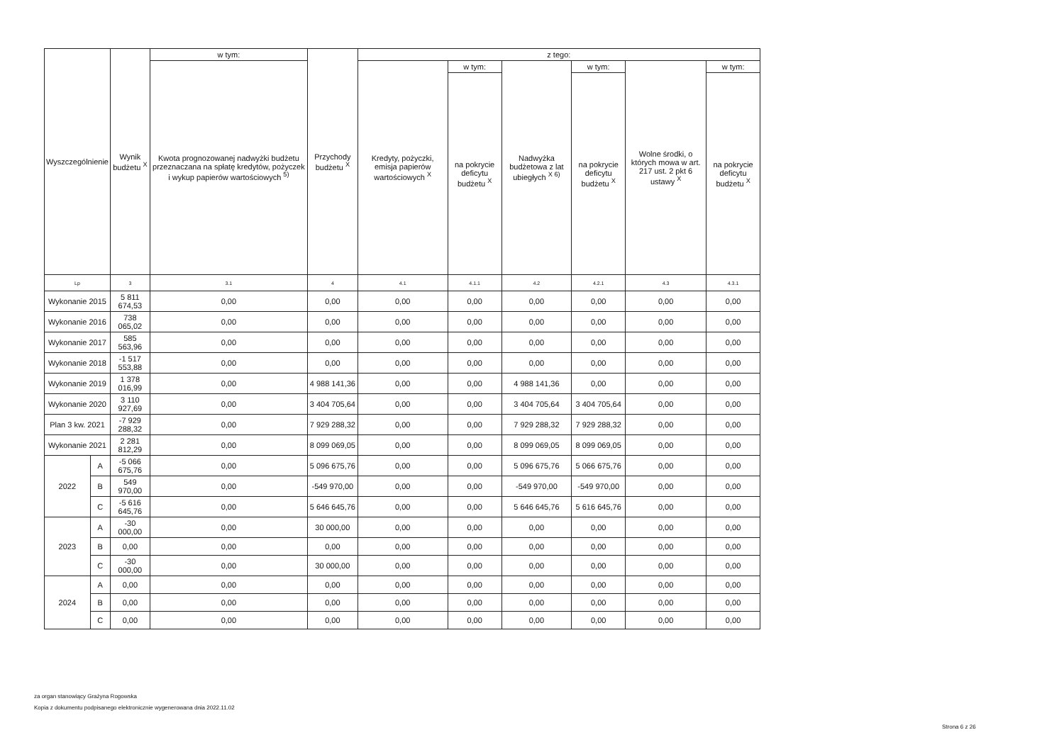| Wyszczególnienie | | Wynik budżetu <sup>X</sup> | w tym: | Przychody budżetu <sup>X</sup> | z tego: | | | | | |
| --- | --- | --- | --- | --- | --- | --- | --- | --- | --- | --- |
| | | | Kwota prognozowanej nadwyżki budżetu przeznaczana na spłatę kredytów, pożyczek i wykup papierów wartościowych <sup>5)</sup> | | Kredyty, pożyczki, emisja papierów wartościowych <sup>X</sup> | w tym: | Nadwyżka budżetowa z lat ubiegłych <sup>X 6)</sup> | w tym: | Wolne środki, o których mowa w art. 217 ust. 2 pkt 6 ustawy <sup>X</sup> | w tym: |
| | | | | | | na pokrycie deficytu budżetu <sup>X</sup> | | na pokrycie deficytu budżetu <sup>X</sup> | | na pokrycie deficytu budżetu <sup>X</sup> |
| Lp | | 3 | 3.1 | 4 | 4.1 | 4.1.1 | 4.2 | 4.2.1 | 4.3 | 4.3.1 |
| Wykonanie 2015 | | 5 811 674,53 | 0,00 | 0,00 | 0,00 | 0,00 | 0,00 | 0,00 | 0,00 | 0,00 |
| Wykonanie 2016 | | 738 065,02 | 0,00 | 0,00 | 0,00 | 0,00 | 0,00 | 0,00 | 0,00 | 0,00 |
| Wykonanie 2017 | | 585 563,96 | 0,00 | 0,00 | 0,00 | 0,00 | 0,00 | 0,00 | 0,00 | 0,00 |
| Wykonanie 2018 | | -1 517 553,88 | 0,00 | 0,00 | 0,00 | 0,00 | 0,00 | 0,00 | 0,00 | 0,00 |
| Wykonanie 2019 | | 1 378 016,99 | 0,00 | 4 988 141,36 | 0,00 | 0,00 | 4 988 141,36 | 0,00 | 0,00 | 0,00 |
| Wykonanie 2020 | | 3 110 927,69 | 0,00 | 3 404 705,64 | 0,00 | 0,00 | 3 404 705,64 | 3 404 705,64 | 0,00 | 0,00 |
| Plan 3 kw. 2021 | | -7 929 288,32 | 0,00 | 7 929 288,32 | 0,00 | 0,00 | 7 929 288,32 | 7 929 288,32 | 0,00 | 0,00 |
| Wykonanie 2021 | | 2 281 812,29 | 0,00 | 8 099 069,05 | 0,00 | 0,00 | 8 099 069,05 | 8 099 069,05 | 0,00 | 0,00 |
| 2022 | A | -5 066 675,76 | 0,00 | 5 096 675,76 | 0,00 | 0,00 | 5 096 675,76 | 5 066 675,76 | 0,00 | 0,00 |
| | B | 549 970,00 | 0,00 | -549 970,00 | 0,00 | 0,00 | -549 970,00 | -549 970,00 | 0,00 | 0,00 |
| | C | -5 616 645,76 | 0,00 | 5 646 645,76 | 0,00 | 0,00 | 5 646 645,76 | 5 616 645,76 | 0,00 | 0,00 |
| 2023 | A | -30 000,00 | 0,00 | 30 000,00 | 0,00 | 0,00 | 0,00 | 0,00 | 0,00 | 0,00 |
| | B | 0,00 | 0,00 | 0,00 | 0,00 | 0,00 | 0,00 | 0,00 | 0,00 | 0,00 |
| | C | -30 000,00 | 0,00 | 30 000,00 | 0,00 | 0,00 | 0,00 | 0,00 | 0,00 | 0,00 |
| 2024 | A | 0,00 | 0,00 | 0,00 | 0,00 | 0,00 | 0,00 | 0,00 | 0,00 | 0,00 |
| | B | 0,00 | 0,00 | 0,00 | 0,00 | 0,00 | 0,00 | 0,00 | 0,00 | 0,00 |
| | C | 0,00 | 0,00 | 0,00 | 0,00 | 0,00 | 0,00 | 0,00 | 0,00 | 0,00 |
za organ stanowiący Grażyna Rogowska
Kopia z dokumentu podpisanego elektronicznie wygenerowana dnia 2022.11.02
Strona 6 z 26